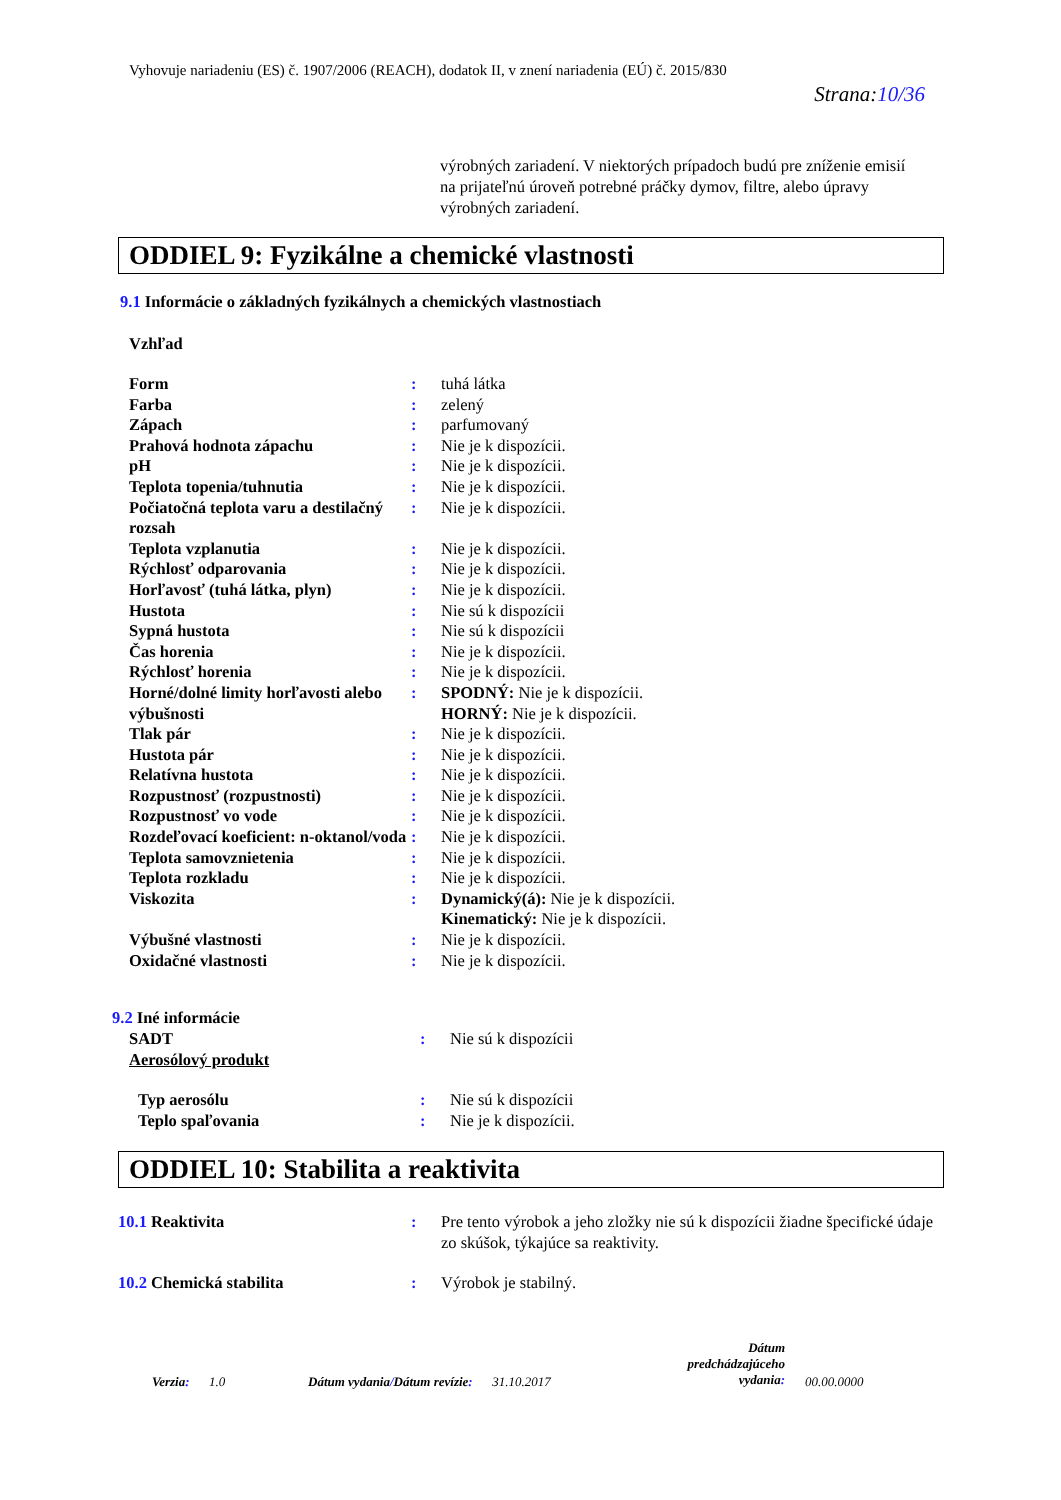Vyhovuje nariadeniu (ES) č. 1907/2006 (REACH), dodatok II, v znení nariadenia (EÚ) č. 2015/830
Strana:10/36
výrobných zariadení. V niektorých prípadoch budú pre zníženie emisií na prijateľnú úroveň potrebné práčky dymov, filtre, alebo úpravy výrobných zariadení.
ODDIEL 9: Fyzikálne a chemické vlastnosti
9.1 Informácie o základných fyzikálnych a chemických vlastnostiach
Vzhľad
| Form | : | tuhá látka |
| Farba | : | zelený |
| Zápach | : | parfumovaný |
| Prahová hodnota zápachu | : | Nie je k dispozícii. |
| pH | : | Nie je k dispozícii. |
| Teplota topenia/tuhnutia | : | Nie je k dispozícii. |
| Počiatočná teplota varu a destilačný rozsah | : | Nie je k dispozícii. |
| Teplota vzplanutia | : | Nie je k dispozícii. |
| Rýchlosť odparovania | : | Nie je k dispozícii. |
| Horľavosť (tuhá látka, plyn) | : | Nie je k dispozícii. |
| Hustota | : | Nie sú k dispozícii |
| Sypná hustota | : | Nie sú k dispozícii |
| Čas horenia | : | Nie je k dispozícii. |
| Rýchlosť horenia | : | Nie je k dispozícii. |
| Horné/dolné limity horľavosti alebo výbušnosti | : | SPODNÝ: Nie je k dispozícii. HORNÝ: Nie je k dispozícii. |
| Tlak pár | : | Nie je k dispozícii. |
| Hustota pár | : | Nie je k dispozícii. |
| Relatívna hustota | : | Nie je k dispozícii. |
| Rozpustnosť (rozpustnosti) | : | Nie je k dispozícii. |
| Rozpustnosť vo vode | : | Nie je k dispozícii. |
| Rozdeľovací koeficient: n-oktanol/voda | : | Nie je k dispozícii. |
| Teplota samovznietenia | : | Nie je k dispozícii. |
| Teplota rozkladu | : | Nie je k dispozícii. |
| Viskozita | : | Dynamický(á): Nie je k dispozícii. Kinematický: Nie je k dispozícii. |
| Výbušné vlastnosti | : | Nie je k dispozícii. |
| Oxidačné vlastnosti | : | Nie je k dispozícii. |
9.2 Iné informácie
| SADT | : | Nie sú k dispozícii |
| Aerosólový produkt | | |
| Typ aerosólu | : | Nie sú k dispozícii |
| Teplo spaľovania | : | Nie je k dispozícii. |
ODDIEL 10: Stabilita a reaktivita
| 10.1 Reaktivita | : | Pre tento výrobok a jeho zložky nie sú k dispozícii žiadne špecifické údaje zo skúšok, týkajúce sa reaktivity. |
| 10.2 Chemická stabilita | : | Výrobok je stabilný. |
Verzia: 1.0
Dátum vydania/Dátum revízie: 31.10.2017
Dátum predchádzajúceho vydania:
00.00.0000